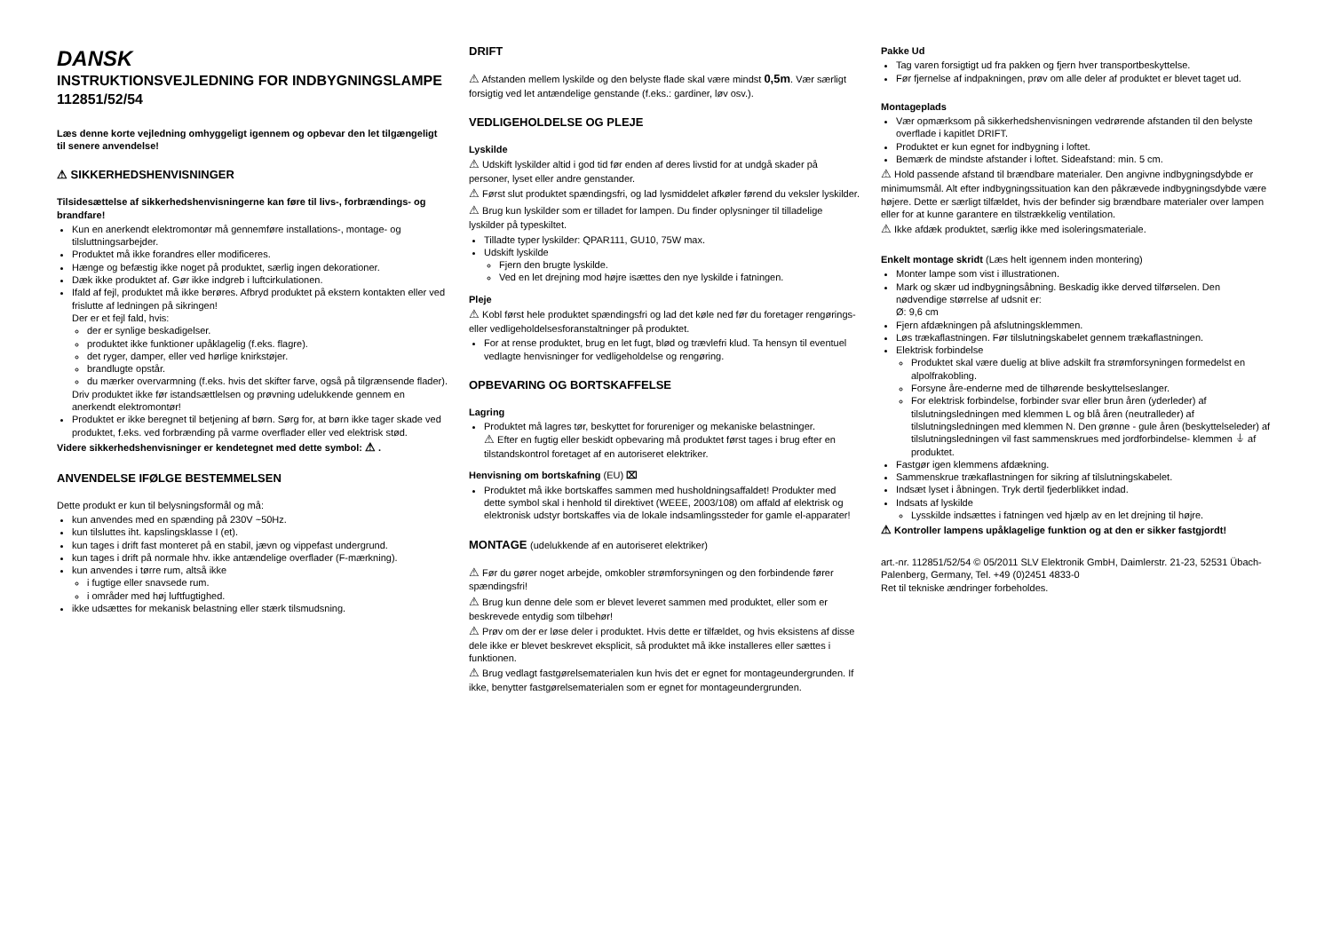DANSK
INSTRUKTIONSVEJLEDNING FOR INDBYGNINGSLAMPE
112851/52/54
Læs denne korte vejledning omhyggeligt igennem og opbevar den let tilgængeligt til senere anvendelse!
⚠ SIKKERHEDSHENVISNINGER
Tilsidesættelse af sikkerhedshenvisningerne kan føre til livs-, forbrændings- og brandfare!
Kun en anerkendt elektromontør må gennemføre installations-, montage- og tilsluttningsarbejder.
Produktet må ikke forandres eller modificeres.
Hænge og befæstig ikke noget på produktet, særlig ingen dekorationer.
Dæk ikke produktet af. Gør ikke indgreb i luftcirkulationen.
Ifald af fejl, produktet må ikke berøres. Afbryd produktet på ekstern kontakten eller ved frislutte af ledningen på sikringen!
Der er et fejl fald, hvis:
der er synlige beskadigelser.
produktet ikke funktioner upåklagelig (f.eks. flagre).
det ryger, damper, eller ved hørlige knirkstøjer.
brandlugte opstår.
du mærker overvarmning (f.eks. hvis det skifter farve, også på tilgrænsende flader).
Driv produktet ikke før istandsættlelsen og prøvning udelukkende gennem en anerkendt elektromontør!
Produktet er ikke beregnet til betjening af børn. Sørg for, at børn ikke tager skade ved produktet, f.eks. ved forbrænding på varme overflader eller ved elektrisk stød.
Videre sikkerhedshenvisninger er kendetegnet med dette symbol: ⚠ .
ANVENDELSE IFØLGE BESTEMMELSEN
Dette produkt er kun til belysningsformål og må:
kun anvendes med en spænding på 230V ~50Hz.
kun tilsluttes iht. kapslingsklasse I (et).
kun tages i drift fast monteret på en stabil, jævn og vippefast undergrund.
kun tages i drift på normale hhv. ikke antændelige overflader (F-mærkning).
kun anvendes i tørre rum, altså ikke
i fugtige eller snavsede rum.
i områder med høj luftfugtighed.
ikke udsættes for mekanisk belastning eller stærk tilsmudsning.
DRIFT
⚠ Afstanden mellem lyskilde og den belyste flade skal være mindst 0,5m. Vær særligt forsigtig ved let antændelige genstande (f.eks.: gardiner, løv osv.).
VEDLIGEHOLDELSE OG PLEJE
Lyskilde
⚠ Udskift lyskilder altid i god tid før enden af deres livstid for at undgå skader på personer, lyset eller andre genstander.
⚠ Først slut produktet spændingsfri, og lad lysmiddelet afkøler førend du veksler lyskilder.
⚠ Brug kun lyskilder som er tilladet for lampen. Du finder oplysninger til tilladelige lyskilder på typeskiltet.
Tilladte typer lyskilder: QPAR111, GU10, 75W max.
Udskift lyskilde
Fjern den brugte lyskilde.
Ved en let drejning mod højre isættes den nye lyskilde i fatningen.
Pleje
⚠ Kobl først hele produktet spændingsfri og lad det køle ned før du foretager rengørings- eller vedligeholdelsesforanstaltninger på produktet.
For at rense produktet, brug en let fugt, blød og trævlefri klud. Ta hensyn til eventuel vedlagte henvisninger for vedligeholdelse og rengøring.
OPBEVARING OG BORTSKAFFELSE
Lagring
Produktet må lagres tør, beskyttet for forureniger og mekaniske belastninger.
⚠ Efter en fugtig eller beskidt opbevaring må produktet først tages i brug efter en tilstandskontrol foretaget af en autoriseret elektriker.
Henvisning om bortskafning (EU) ⌧
Produktet må ikke bortskaffes sammen med husholdningsaffaldet! Produkter med dette symbol skal i henhold til direktivet (WEEE, 2003/108) om affald af elektrisk og elektronisk udstyr bortskaffes via de lokale indsamlingssteder for gamle el-apparater!
MONTAGE (udelukkende af en autoriseret elektriker)
⚠ Før du gører noget arbejde, omkobler strømforsyningen og den forbindende fører spændingsfri!
⚠ Brug kun denne dele som er blevet leveret sammen med produktet, eller som er beskrevede entydig som tilbehør!
⚠ Prøv om der er løse deler i produktet. Hvis dette er tilfældet, og hvis eksistens af disse dele ikke er blevet beskrevet eksplicit, så produktet må ikke installeres eller sættes i funktionen.
⚠ Brug vedlagt fastgørelsematerialen kun hvis det er egnet for montageundergrunden. If ikke, benytter fastgørelsematerialen som er egnet for montageundergrunden.
Pakke Ud
Tag varen forsigtigt ud fra pakken og fjern hver transportbeskyttelse.
Før fjernelse af indpakningen, prøv om alle deler af produktet er blevet taget ud.
Montageplads
Vær opmærksom på sikkerhedshenvisningen vedrørende afstanden til den belyste overflade i kapitlet DRIFT.
Produktet er kun egnet for indbygning i loftet.
Bemærk de mindste afstander i loftet. Sideafstand: min. 5 cm.
⚠ Hold passende afstand til brændbare materialer. Den angivne indbygningsdybde er minimumsmål. Alt efter indbygningssituation kan den påkrævede indbygningsdybde være højere. Dette er særligt tilfældet, hvis der befinder sig brændbare materialer over lampen eller for at kunne garantere en tilstrækkelig ventilation.
⚠ Ikke afdæk produktet, særlig ikke med isoleringsmateriale.
Enkelt montage skridt (Læs helt igennem inden montering)
Monter lampe som vist i illustrationen.
Mark og skær ud indbygningsåbning. Beskadig ikke derved tilførselen. Den nødvendige størrelse af udsnit er:
Ø: 9,6 cm
Fjern afdækningen på afslutningsklemmen.
Løs trækaflastningen. Før tilslutningskabelet gennem trækaflastningen.
Elektrisk forbindelse
Produktet skal være duelig at blive adskilt fra strømforsyningen formedelst en alpolfrakobling.
Forsyne åre-enderne med de tilhørende beskyttelseslanger.
For elektrisk forbindelse, forbinder svar eller brun åren (yderleder) af tilslutningsledningen med klemmen L og blå åren (neutralleder) af tilslutningsledningen med klemmen N. Den grønne - gule åren (beskyttelseleder) af tilslutningsledningen vil fast sammenskrues med jordforbindelse- klemmen ⏚ af produktet.
Fastgør igen klemmens afdækning.
Sammenskrue trækaflastningen for sikring af tilslutningskabelet.
Indsæt lyset i åbningen. Tryk dertil fjederblikket indad.
Indsats af lyskilde
Lysskilde indsættes i fatningen ved hjælp av en let drejning til højre.
⚠ Kontroller lampens upåklagelige funktion og at den er sikker fastgjordt!
art.-nr. 112851/52/54 © 05/2011 SLV Elektronik GmbH, Daimlerstr. 21-23, 52531 Übach-Palenberg, Germany, Tel. +49 (0)2451 4833-0
Ret til tekniske ændringer forbeholdes.